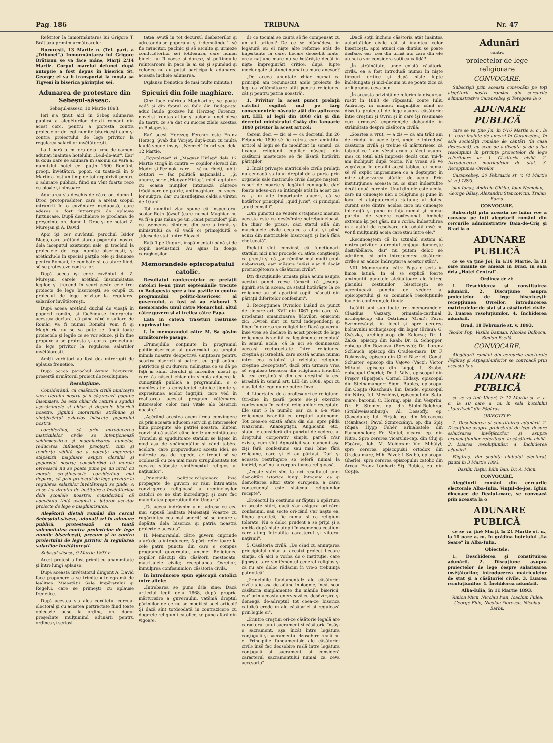Pag. 186 TRIBUNA Nr. 47
Referitor la înmormântarea lui Grigore T. Brătianu primim următoarele:
Bucureşti, 13 Martie n. (Tel. part. a „Tribunei".) Înmormântarea lui Grigore Brătianu se va face mâne, Marţi 2/14 Martie. Corpul marelui defunct după autopsie a fost depus în biserica St. George; el va fi transportat la moşia sa Tigveni în biserica părinţilor sei.
Adunarea de protestare din Sebeşul-săsesc.
Sebeşul-săsesc, 10 Martie 1893.
Ieri s'a ţinut aici în Sebeş adunarea publică a alegětorilor dietali români din acest cerc, pentru a protesta contra proiectelor de legi numite bisericeşti cum şi contra proiectului de lege privitor la regularea salariilor învětătoreşti.
La 1 oară p. m. era deja lume de oameni adunaţi înaintea hotelului „Leul-de-aur". Ear' la două oare se adunară în salonul de vară al numitului hotel cel puţin 1500 Români, preoţi, învětători, popor, cu toate-că în 9 Martie a fost un timp de tot nepotrivit pentru o adunare publică, fiind un vênt foarte rece cu ploaie şi ninsoare.
Adunarea s'a deschis de către on. domn I. Droc, protopresbiter, care a arětat scopul întrunirii în o cuvêntare meduoasă, care adesea a fost întreruptă de aplause furtunoase. După deschidere se proclamă de preşedinte on. domn I. Droc şi de notari Z. Mureşan şi A. David.
Apoi îşi cer cuvêntul parochul Isidor Blaga, care arĕtând starea poporului nostru dela începutul existenţei sale, şi trecênd la proiectele de lege numite bisericeşti, şi arĕtându-le în special părţile rele şi dăunose pentru Români, le combate şi, ca atare fiind, sĕ se protesteze contra lor.
După aceea îşi cere cuvêntul dl Z. Mureşan, carele arĕtând însemnătatea legilor, şi trecênd în scurt peste cele trei proiecte de lege bisericeşti, se ocupă cu proiectul de lege privitor la regularea salariilor învĕtătoreşti.
După aceea arĕtând duchul de vieaţă în poporul român, şi făcêndu-se interpretul acestuia declară, că până când o suflare de Român va fi numai Români vom fi şi Maghiaria nu se va pute pe lângă toate proiectele şi legile ce se vor aduce, şi în fine propune a se protesta şi contra proiectului de lege privitor la regularea salariilor învĕtătoreşti.
Ambii vorbitori au fost des întrerupţi de aplause frenetice.
După aceea parochul Avram Pĕcurariu presentă următorul proiect de resoluţiune:
Resoluţiune.
Considerând, că căsătoria civilă nimiceşte vaza clerului nostru şi îi căşunează pagube însemnate, ba este chiar de natură a sgudui aşezămintele şi chiar şi dogmele bisericii noastre, jignind moravurile străbune şi simţĕmêntul evlavios înăscute poporului nostru;
considerând, că prin introducerea matriculelor civile se intenţionează schimonosirea şi maghiarisarea numelor, reducerea influenţei preoţeşti, cum şi tendenţa vĕdită de a potenţa ingerenţa stăpânirii maghiare asupra clerului şi poporului nostru; considerând că morala ovreească nu se poate pune pe un nivel cu morala creştinească; considerând mai departe, că prin proiectul de lege privitor la regularea salariilor învĕtătoreşti se ţinde: A ni-se lua dreptul de instituire a învĕţătorilor dela şcoalele noastre; considerând că adevĕrata ţintă ascunsă a tuturor acestor proiecte de lege e maghiarisarea.
Alegĕtorii dietali români din cercul Sebeşului-săsesc, adunaţi azi în adunare publică, protestează cu toată solemnitatea contra proiectelor de lege numite bisericeşti, precum şi în contra proiectului de lege privitor la regularea salariilor învĕtătoreşti.
Sebeşul-săsesc, 9 Martie 1893 n.
Acest protest a fost primit cu unanimitate şi între lungi aplause.
După aceasta învĕtătorul dirigent A. David face propunere a se trimite o telegramă de lealitate Maiestăţii Sale Împĕratului şi Regelui, care se primeşte cu aplause frenetice.
După acestea s'a ales comitetul cercual electoral şi cu acestea pertractate fiind toate obiectele puse la ordine, on. domn preşedinte mulţumind adunării pentru ordinea şi seriosi-
tatea avută în tot decursul desbaterilor şi adresându-se poporului şi îndemnându-'l sĕ fie muncitor, pacînic şi sĕ asculte şi urmeze conducĕtorilor sei totdeauna, care numai binele lui îl voesc şi doresc, şi poftindu-le reîntoarcere în pace la ai sei şi spunênd şi celor-ce nu au putut participa la adunarea aceasta încheie adunarea.
(Aplause frenetice de mai multe minute.)
Spicuiri din foile maghiare.
Cine face mărirea Maghiarilor, se poate vedè şi din faptul că foile din Budapesta aduc laude grozave lui Herczeg Ferencz, novelist fruntaş al lor şi autor al unei piese de teatru ce s'a dat cu succes zilele acestea în Budapesta.
Ear' acest Herczeg Ferencz este Franz Herzog, Şvab din Verşeţ, după-cum cu multă laudă spune însuşi „Nemzet" în nrl seu dela 12 Martie.
„Egyetértés" şi „Magyar Hirlap" dela 12 Martie strigă în contra — copiilor slovaci din Modra şi Pezinok, care — sĕ nu rîdeţi, iubiţi cetitori — fac politică naţională!... „Şi anume, scrie „Magyar Hirlap", micii agitatori cu ocasia nunţilor intonează cântece trădătoare de patrie, antimaghiare, cu vocea lor subţire, dar' cu însufleţirea caldă a vîrstei de 10 ani".
Tot numitul ziar spune că inspectorul şcolar Roth József (care numai Maghiar nu va fi) a pus mâna pe un „caiet periculos" plin cu asemenea cântece, din care a trimis şi ministrului ca sĕ vadă ce primejduită e „ideea de stat" între Slovaci.
Eată-'i pe Unguri, înspăimêntaţi până şi de copiii nevînstnici. Au ajuns în doaga caraghioşilor.
Memorandele episcopatului catolic.
Resultatul conferenţelor ce prelaţii catolici le-au ţinut sĕptĕmânile trecute în Budapesta spre a lua poziţie în contra programului politic-bisericesc al guvernului, a fost că au elaborat 3 memorande: unul către Monarchul, altul către guvern şi al treilea către Papa.
Eată în câteva trăsĕturi restrînse cuprinsul lor.
I. În memorandul către M. Sa găsim următoarele pasage:
„Primejdiile conţinute în programul politic-bisericesc al guvernului au umplut inimile noastre deopotrivă simţitoare pentru soartea bisericii şi patriei, cu griji adânci patriotice şi cu durere; neliniştea ce se dă pe faţă în sinul clerului şi mirenilor nostri şi care s'a născut chiar din simpla aducere la cunoştinţă publică a programului, e o manifestaţie a conştienţei catolice jignite şi expresiunea acelor îngrijiri, care vĕd în realisarea acestui program vĕtĕmarea intereselor celor mai vitale ale bisericii noastre".
„Apĕrând acestea avem firma convingere că prin aceasta aducem servicii şi intereselor bine pricepute ale patriei noastre. Sîntem convinşi că astăzi când ideile ameninţătoare Tronului şi sguduitoare statului se lăţesc în mod aşa de spăimêntător şi când tabĕra acelora, care propoveduesc aceste idei, se măreşte aşa de repede, ar trebui sĕ se ocolească cu cea mai mare scrupulositate tot ceea-ce slăbeşte simţĕmêntul religios al naţiunilor".
„Principiile politico-religionare însĕ propagate de guvern ar răni întru'atâta convingerea religioasă a credincioşilor catolici ce ne sînt încredinţaţi şi care fac majoritatea poporaţiunii din Ungaria".
„De aceea îndrăsnim a ne adresa cu cea mai supusă lealitate Maiestăţii Voastre cu rugămintea cea mai smerită sĕ se îndure a depărta dela biserica şi patria noastră proiectele acestea".
II. Memorandul către guvern cuprinde afară de o întroducere, 5 părţi referitoare la cele patru puncte din care e compus programul guvernului, anume: Religiunea copiilor născuţi din căsătorii mestecate; matriculele civile; recepţiunea Ovreilor; înmulţirea confesiunilor; căsătoria civilă.
În întroducere spun episcopii catolici între altele:
„Întrebarea se pune dela sine: Dacă articolul legii dela 1868, după propria mărturisire a guvernului, vatĕmă dreptul părinţilor de ce nu se modifică acel articol? Şi dacă sînt totdeodată în contrazicere cu dogmele religiunii catolice, se pune afară din vigoare,
de ce tocmai se caută sĕ fie compensat cu un alt articol? De ce se plămădesc în legătură eu el nişte alte reforme atât de importante la care, fiecare deosebit luate, vre-o naţiune mare nu se hotărăşte decât în nişte împregiurări critice, după lupte îndelungate şi atunci numai cu mare anevoe?
„De aceea anunţate chiar numai ca principii am recunoscut acele proiecte de legi ca vĕtĕmătoare atât pentru religiunea cât şi pentru patria noastră".
1. Privitor la acest punct prelaţii catolici explică mai pe larg consecuenţele născute atât din aplicarea art. LIII. al legii din 1868 cât şi din decretul ministrului Csáky din Ianuarie 1890 privitor la acest articol:
Cerem deci — zic ei — ca decretul din 26 Februarie 1890 sĕ fie retras, ear' amintitul articol al legii sĕ fie modificat în sensul, că fixarea religiunii copiilor născuţi din căsătorii mestecate sĕ fie lăsată hotărîrii părinţilor.
2. Încât priveşte matriculele civile prelaţii nu deneagă statului dreptul de a purta prin organele sale matricule civile despre naşteri, casuri de moarte şi legături conjugale, dar' foarte adese-ori se întêmplă atât în acest cas ca şi în alte importante afaceri, că se hotărîtor principiul „quid juris", ci principiul „quid consilii".
„Din punctul de vedere cetăţenesc mĕsura aceasta este cu desĕvîrşire netrebuincioasă, ba chiar de prisos, căci statul află din matriculele civile ceea-ce a aflat şi până acum din matriculele bisericeşti şi încă fără cheltueală".
Prelaţii sînt convinşi, că funcţionarii statului nici n'ar procede cu atâta conştienţă ca preoţii şi că „ar rĕmânĕ mai mulţi copii nebotezaţi; ear' mĕsura însăşi n'ar fi decât premergĕtoare a căsătoriei civile".
Din discuţiunile urmate până acum asupra acestui punct reese lămurit că „esenţa jignirii stă în aceea, că statul hotărăşte la ce religiune au sĕ aparţină copiii născuţi din părinţii diferitelor confesiuni".
3. Recepţiunea Ovreilor. Luând ca punct de plecare art. XVII din 1867 prin care s'a proclamat emanciparea Jidovilor, episcopii zic: „Ovreii sînt cu totul independenţi şi liberi în exersarea religiei lor. Dacă guvernul însĕ vrea sĕ declare în acest proiect de lege religiunea israelită ca legalmente receptată în sensul acela, că la noi sĕ domnească aceeaşi reciprocitate între religiunea creştină şi israelită, care există acuma numai între cea catolică şi celelalte religiuni creştine „receptate", dacă prin urmare vrea sĕ reguleze trecerea din religiunea israelită la cea creştină şi din cea creştină la cea israelită în sensul art. LIII din 1868, apoi cu o astfel de lege nu ne putem învoi.
4. Libertatea de a profesa ori-ce religiune. Ori-cine în ţeară poate sĕ-'şi exercite confesiunea în cadrul religiunilor receptate. Ele sunt 5 la numĕr, ear' ca a 6-a vine religiunea israelită cu drepturi autonome. Tot ceea-ce există afară din ele, spre pildă Nazarenii, Anabaptiştii, Anglicanii etc., statul le consideră din punctul de vedere, al dreptului corporativ simplu par'că n'ar exista, cum sînt Agnosticii sau oamenii aşa zişi fără confesiune sau mai bine fără religiune, care şi ei au părtaşi. Dar' şi aceasta restrîngere se referă numai la individ, ear' nu la corporaţiunea religioasă.
„Aceste stări sînt la noi resultatul unei desvoltări istorice lungi, întocmai ca şi desvoltarea altor state europene, a cărei consecuenţă este sistemul religiunilor recepte".
„Proiectul în cestiune ar făptui o spărtura în aceste stări, dacă s'ar asigura ori-cărei confesiuni, sau secte ori-când s'ar naşte ea, libera practică, fie numai şi ca religiuni tolerate. Nu e deloc prudent a se pripi şi a umbla după nişte utopii în asemenea cestiuni care ating într'atâta caracterul şi viitorul naţiunii".
5. Căsătoria civilă. „De când cu anunţarea principiului chiar al acestui proiect fiecare simţia, că aici e vorba de o instituţie, care jigneşte tare simţĕmêntul general religios şi că nu are deloc rădăcini în vre-o trebuinţă patriotică".
„Principiile fundamentale ale căsătoriei civile taie aşa de adânc în dogme, încât scot căsătoria simplamente din mânile bisericii; ear' prin aceasta enervează cu desĕvîrşire şi deneagă de-adreptul tot ceea-ce biserica catolică crede în ale căsătoriei şi regulează prin legile ei".
„Printre creştini ori-ce căsătorie legală are caracterul unui sacrament şi căsătoria însăşi e sacrament, aşa încât între legătura conjugală şi sacramentul deosebire reală nu e. Principiile fundamentale ale căsătoriei civile însĕ fac deosebire reală între legătura conjugală şi sacrament, şi consideră caracterul sacramentului numai ca ceva accesoriu".
„Dacă soţii încheie căsătoria atât înaintea autorităţilor civile cât şi înaintea celor bisericeşti, apoi atunci cea dintâiu se poate desface, ear' cea din urmă nu; care din ele atunci o vor considera soţii ca validă?
„În străinătate, unde există căsătoria civilă, ea a fost introdusă numai în nişte timpuri critice şi după nişte lupte îndelungate şi nici-decum nu se poate zice că ar fi produs ceva bun.
„În aceasta privinţă ne referim la discursul rostit în 1883 de rĕposatul conte Iuliu Andrássy, în camera magnaţilor când se discuta proiectul de lege asupra căsătoriei între creştini şi Ovrei şi în care îşi resumase cum urmează experienţele dobândite în străinătate despre căsătoria civilă:
„Soartea a vrut, — a zis — că am trăit ani de-arîndul în acele ţeri, unde e introdusă căsătoria civilă şi trebue sĕ mărturisesc că tabloul ce 'l-am vĕzut acolo a făcut asupra mea cu totul altă impresie decât cum 'mi-'l-am închipuit după teorie. Nu vreau sĕ vĕ zugrăvesc în detailii acest tablou, ci numai sĕ vĕ explic impresiunea ce a deşteptat în mine observarea stărilor de acolo. Prin instituţiunea aceasta nu se simt îndestulite decât două curente. Unul din ele este acela, care nu cunoaşte nici o religiune şi pune în locul ei atotputernicia statului; al doilea curent este dintre acelea care nu cunoaşte toleranţă şi pune în faţă numai şi numai punctul de vedere confesional. Ambele extreme îşi pot găsi, nu e vorbă, îndestulirea în o astfel de resolvare, nici-odată însĕ nu vor fi mulţumiţi aceia care stau între ele."
„Recunoaştem că în actualul sistem al nostru privitor la dreptul conjugal domneşte destrăbălare, dar' nu putem deloc sĕ admitem, că prin introducerea căsătoriei civile s'ar aduce îndreptarea acestor stări".
VIII. Memorandul către Papa e scris în limba latină. În el se explică foarte amănunţit punctele alcătuitoare ale întreg planului cestiunilor bisericeşti; se accentuează punctul de vedere al episcopatului şi se comunică resoluţiunile luate în conferenţele ţinute.
Iscăliţi sînt sub toate trei memorandele: Claudius Vaszary, primatele-cardinal, archiepiscop din Ostrihom (Gran); Pavel Szmmrcsányi, în locul şi spre cererea bolnavului archiepiscop din Iager (Erlau); G. Császka, archiepiscop din Kalocsa; Dr. I. Zalka, episcop din Raab; Dr. G. Schopper, episcop din Roznava (Rozsnyó); Dr. Lorenz Schlauch, episcop din Oradea-mare; Dr F. Dulánszky, episcop din Cinci-Biserici; Const. Schuster, episcop din Vaţovo (Vácz); Victor Mihályi, episcop din Lugoj; I. Szabó, episcopul Gherlei; Dr. I. Vályi, episcopul din Preşov (Eperjes); Cornel Hidasy, episcopul din Steinamanger; Sigm. Bubics, episcopul din Coşiţe (Kaschau); Em. Bende, episcopul din Nitra; Iul. Meszlényi, episcopul din Satu-mare; baronul C. Hornig, epis. din Vesprim; Dr. F. Steiner, ep. din Stolni-Belehrad (Stuhlweissenburg); Al. Dessoffy, ep. Cianadului; Iul. Firţak, ep. din Mucacevo (Munkács); Pavel Szmrecsányi, ep. din Spiş (Zips); Hypp Fehér, arhiabatele din Pannonhalom; Fr. Venţel, vicarul ep. din Nitra. Spre cererea vicarului-cap. din Cluj şi Făgăraş, Ioh. M. Moldovan: Vic. Mihályi; spre cererea episcopului ortodox din Oradea-mare, Mih. Pável: I. Szabó, episcopul Gherlei; spre cererea episcopului catolic din Ardeal Franz Lönhart: Sig. Bubics, ep. din Coşiţe.
Adunări
contra
proiectelor de lege religionare
CONVOCARE.
Subscrişii prin aceasta convocăm pe toţi alegĕtorii nostri români din cercurile administrative Caransebeş şi Teregova la o
ADUNARE PUBLICĂ
care se va ţine Joi, în 4/16 Martie a. c., la 11 oare înainte de ameazi în Caransebeş, în sala societăţii române de cântări (în casa diecesană), cu scop de a discuta şi de a lua resoluţiuni în privinţa proiectelor de lege referitoare la: 1. Căsătoria civilă. 2. Introducerea matriculelor de stat. 3. Recepţiunea Ovreilor.
Caransebeş, 20 Februarie st. v. (4 Martie st. n.) 1893.
Ioan Ionaş, Andreiu Ghidiu, Ioan Nemoian, George Băiaş, Alexandru Stancovicin, Traian Barzu.
CONVOCARE.
Subscrişii prin aceasta ne luăm voe a convoca pe toţi alegĕtorii români din cercurile administrative Baia-de-Criş şi Brad la o
ADUNARE PUBLICĂ
ce se va ţinè Joi, în 4/16 Martie, la 11 oare înainte de ameazi în Brad, în sala dela „Hotel Central".
Ordinea de zi:
1. Deschiderea şi constituirea adunării. 2. Discuţiune asupra proiectelor de lege bisericeşti: recepţiunea Ovreilor, introducerea matriculelor de stat şi a căsătoriei civile. 3. Luarea resoluţiunilor. 4. Închiderea adunării.
Brad, 18 Februarie st. v. 1893.
Teodor Pop, Vasilie Damian, Nicolae Bolboca, Simion Băcilă.
CONVOCARE.
Alegĕtorii români din cercurile electorale Făgăraş şi Arpaşul-inferior se convoacă prin aceasta la o
ADUNARE PUBLICĂ
ce se va ţinè Vineri, în 17 Martie st. n. a. c., la 10 oare a. m. în sala hotelului „Lauritsch" din Făgăraş.
OBIECTELE:
1. Deschiderea şi constituirea adunării. 2. Discuţiune asupra proiectului de lege despre salarisarea învĕţătorilor şi asupra enunciaţiunilor referitoare la căsătoria civilă. 3. Luarea resoluţiunilor. 4. Închiderea adunării.
Făgăraş, din şedinţa clubului electoral, ţinută în 3 Martie 1893.
Basiliu Raţiu, Iuliu Dan, Dr. A. Micu.
CONVOCARE.
Alegĕtorii români din cercurile electorale Alba-Iulia, Vinţul-de-jos, Ighiu dincoace de Dealul-mare, se convoacă prin aceasta la o
ADUNARE PUBLICĂ
ce se va ţinè Marţi, în 21 Martie st. n., la 10 oare a. m. în grădina hotelului „La Soare" în Alba-Iulia.
Obiectele:
1. Deschiderea şi constituirea adunării. 2. Discuţiune asupra proiectelor de lege despre salarisarea învĕţătorilor, introducerea matriculelor de stat şi a căsătoriei civile. 3. Luarea resoluţiunilor. 4. Închiderea adunării.
Alba-Iulia, în 11 Martie 1893.
Simion Micu, Nicolau Ivan, Ioachim Fulea, George Filip, Nicolau Florescu, Nicolau Barbu.